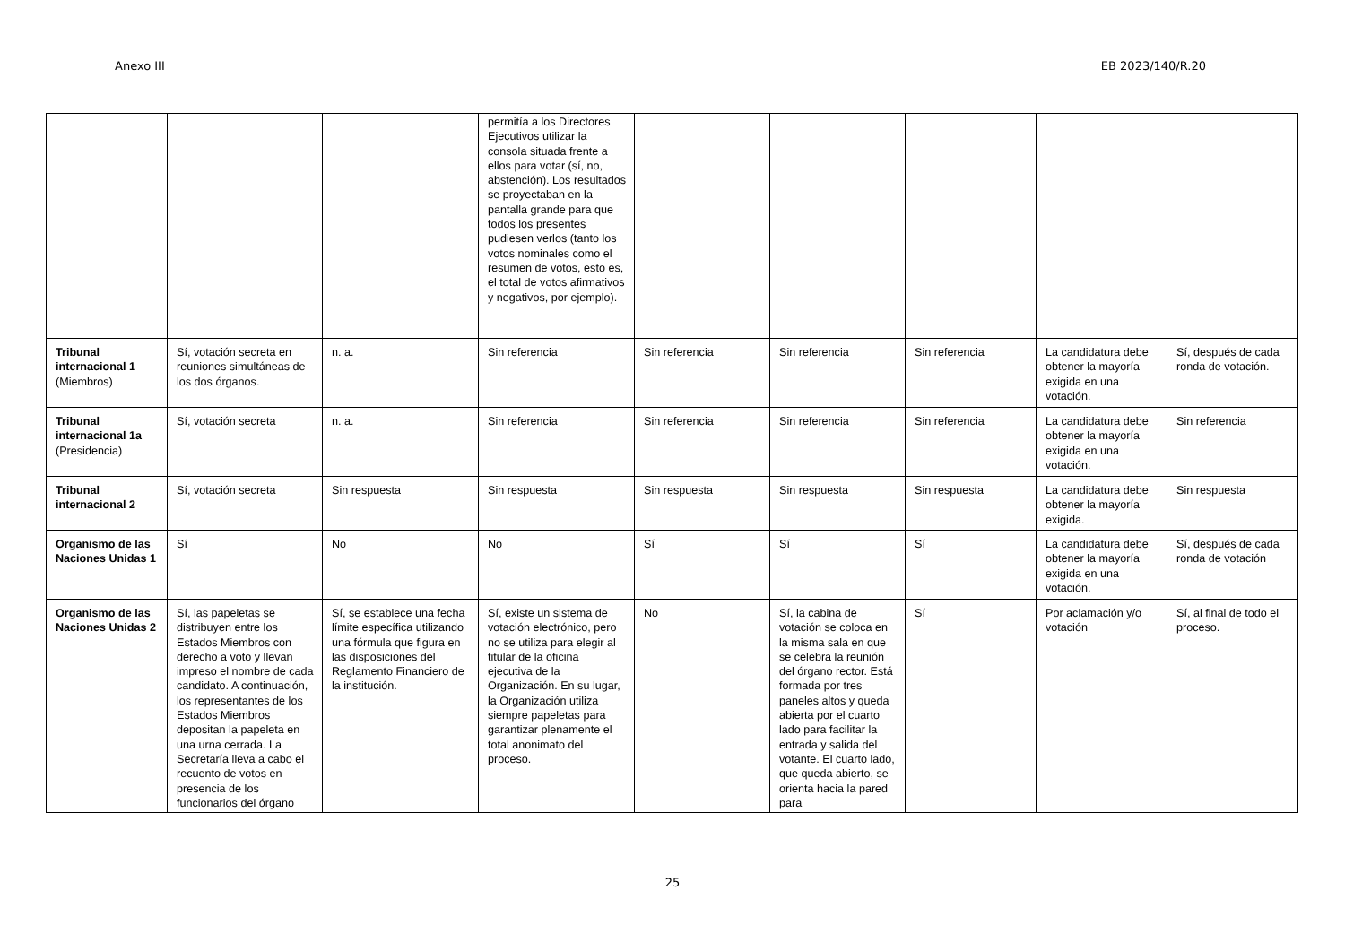Anexo III EB 2023/140/R.20
| | | | permitía a los Directores Ejecutivos utilizar la consola situada frente a ellos para votar (sí, no, abstención). Los resultados se proyectaban en la pantalla grande para que todos los presentes pudiesen verlos (tanto los votos nominales como el resumen de votos, esto es, el total de votos afirmativos y negativos, por ejemplo). | | | | | |
| Tribunal internacional 1 (Miembros) | Sí, votación secreta en reuniones simultáneas de los dos órganos. | n. a. | Sin referencia | Sin referencia | Sin referencia | Sin referencia | La candidatura debe obtener la mayoría exigida en una votación. | Sí, después de cada ronda de votación. |
| Tribunal internacional 1a (Presidencia) | Sí, votación secreta | n. a. | Sin referencia | Sin referencia | Sin referencia | Sin referencia | La candidatura debe obtener la mayoría exigida en una votación. | Sin referencia |
| Tribunal internacional 2 | Sí, votación secreta | Sin respuesta | Sin respuesta | Sin respuesta | Sin respuesta | Sin respuesta | La candidatura debe obtener la mayoría exigida. | Sin respuesta |
| Organismo de las Naciones Unidas 1 | Sí | No | No | Sí | Sí | Sí | La candidatura debe obtener la mayoría exigida en una votación. | Sí, después de cada ronda de votación |
| Organismo de las Naciones Unidas 2 | Sí, las papeletas se distribuyen entre los Estados Miembros con derecho a voto y llevan impreso el nombre de cada candidato. A continuación, los representantes de los Estados Miembros depositan la papeleta en una urna cerrada. La Secretaría lleva a cabo el recuento de votos en presencia de los funcionarios del órgano | Sí, se establece una fecha límite específica utilizando una fórmula que figura en las disposiciones del Reglamento Financiero de la institución. | Sí, existe un sistema de votación electrónico, pero no se utiliza para elegir al titular de la oficina ejecutiva de la Organización. En su lugar, la Organización utiliza siempre papeletas para garantizar plenamente el total anonimato del proceso. | No | Sí, la cabina de votación se coloca en la misma sala en que se celebra la reunión del órgano rector. Está formada por tres paneles altos y queda abierta por el cuarto lado para facilitar la entrada y salida del votante. El cuarto lado, que queda abierto, se orienta hacia la pared para | Sí | Por aclamación y/o votación | Sí, al final de todo el proceso. |
25